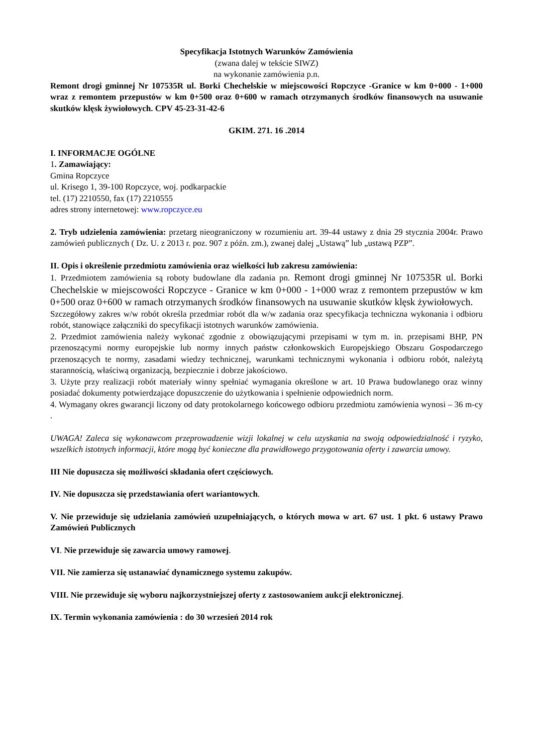Specyfikacja Istotnych Warunków Zamówienia
(zwana dalej w tekście SIWZ)
na wykonanie zamówienia p.n.
Remont drogi gminnej Nr 107535R ul. Borki Chechelskie w miejscowości Ropczyce -Granice w km 0+000 - 1+000 wraz z remontem przepustów w km 0+500 oraz 0+600 w ramach otrzymanych środków finansowych na usuwanie skutków klęsk żywiołowych. CPV 45-23-31-42-6
GKIM. 271. 16 .2014
I. INFORMACJE OGÓLNE
1. Zamawiający:
Gmina Ropczyce
ul. Krisego 1, 39-100 Ropczyce, woj. podkarpackie
tel. (17) 2210550, fax (17) 2210555
adres strony internetowej: www.ropczyce.eu
2. Tryb udzielenia zamówienia: przetarg nieograniczony w rozumieniu art. 39-44 ustawy z dnia 29 stycznia 2004r. Prawo zamówień publicznych ( Dz. U. z 2013 r. poz. 907 z późn. zm.), zwanej dalej „Ustawą” lub „ustawą PZP”.
II. Opis i określenie przedmiotu zamówienia oraz wielkości lub zakresu zamówienia:
1. Przedmiotem zamówienia są roboty budowlane dla zadania pn. Remont drogi gminnej Nr 107535R ul. Borki Chechelskie w miejscowości Ropczyce - Granice w km 0+000 - 1+000 wraz z remontem przepustów w km 0+500 oraz 0+600 w ramach otrzymanych środków finansowych na usuwanie skutków klęsk żywiołowych.
Szczegółowy zakres w/w robót określa przedmiar robót dla w/w zadania oraz specyfikacja techniczna wykonania i odbioru robót, stanowiące załączniki do specyfikacji istotnych warunków zamówienia.
2. Przedmiot zamówienia należy wykonać zgodnie z obowiązującymi przepisami w tym m. in. przepisami BHP, PN przenoszącymi normy europejskie lub normy innych państw członkowskich Europejskiego Obszaru Gospodarczego przenoszących te normy, zasadami wiedzy technicznej, warunkami technicznymi wykonania i odbioru robót, należytą starannością, właściwą organizacją, bezpiecznie i dobrze jakościowo.
3. Użyte przy realizacji robót materiały winny spełniać wymagania określone w art. 10 Prawa budowlanego oraz winny posiadać dokumenty potwierdzające dopuszczenie do użytkowania i spełnienie odpowiednich norm.
4. Wymagany okres gwarancji liczony od daty protokolarnego końcowego odbioru przedmiotu zamówienia wynosi – 36 m-cy .
UWAGA! Zaleca się wykonawcom przeprowadzenie wizji lokalnej w celu uzyskania na swoją odpowiedzialność i ryzyko, wszelkich istotnych informacji, które mogą być konieczne dla prawidłowego przygotowania oferty i zawarcia umowy.
III Nie dopuszcza się możliwości składania ofert częściowych.
IV. Nie dopuszcza się przedstawiania ofert wariantowych.
V. Nie przewiduje się udzielania zamówień uzupełniających, o których mowa w art. 67 ust. 1 pkt. 6 ustawy Prawo Zamówień Publicznych
VI. Nie przewiduje się zawarcia umowy ramowej.
VII. Nie zamierza się ustanawiać dynamicznego systemu zakupów.
VIII. Nie przewiduje się wyboru najkorzystniejszej oferty z zastosowaniem aukcji elektronicznej.
IX. Termin wykonania zamówienia : do 30 wrzesień 2014 rok